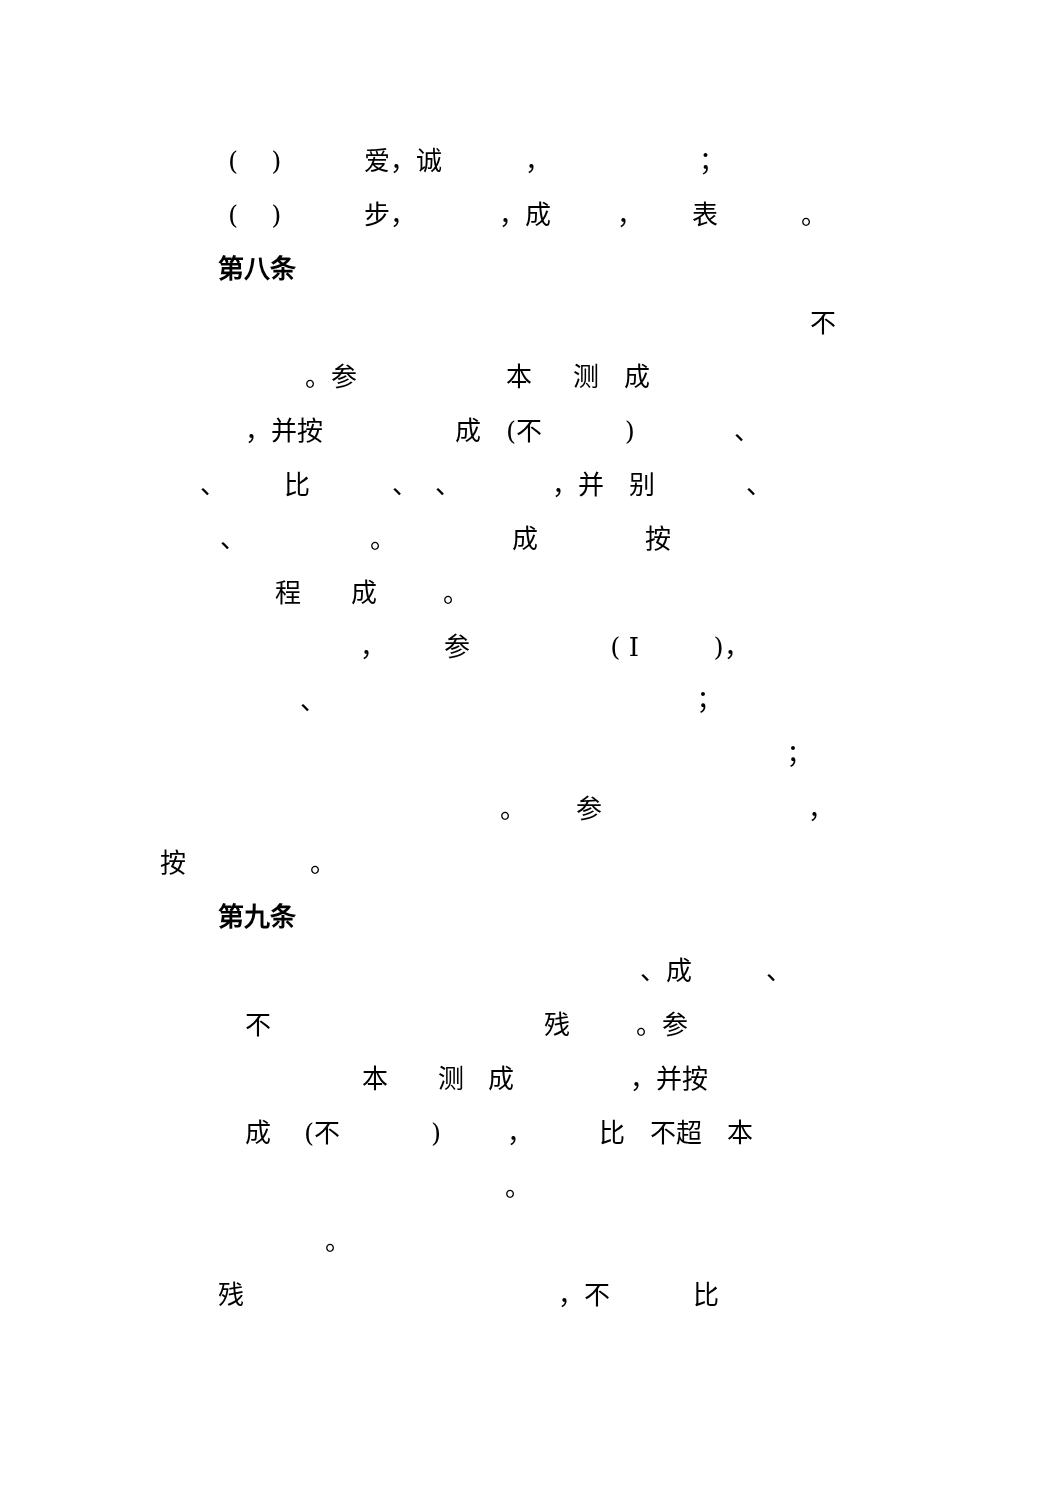( ) 爱，诚 ， ；
( ) 步， ，成 ， 表 。
第八条
不
。参 本 测 成
，并按 成 (不 ) 、
、 比 、 、 ，并 别 、
、 。 成 按
程 成 。
， 参 ( I )，
、 ；
；
。 参 ，
按 。
第九条
、成 、
不 残 。参
本 测 成 ，并按
成 (不 ) ， 比 不超 本
。
。
残 ，不 比